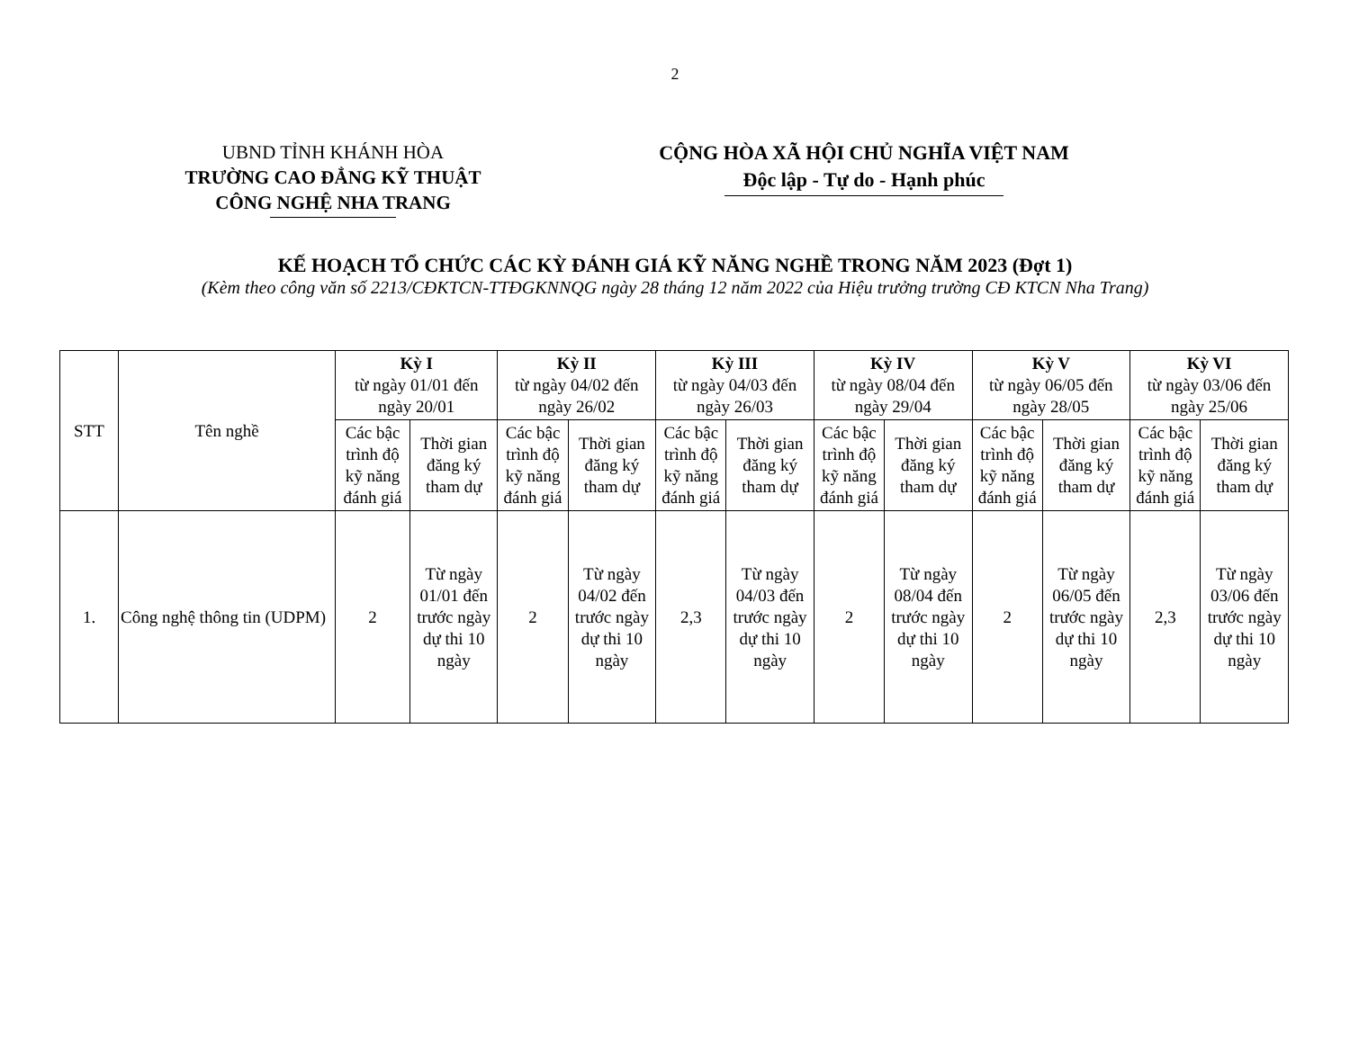2
UBND TỈNH KHÁNH HÒA
TRƯỜNG CAO ĐẲNG KỸ THUẬT
CÔNG NGHỆ NHA TRANG
CỘNG HÒA XÃ HỘI CHỦ NGHĨA VIỆT NAM
Độc lập - Tự do - Hạnh phúc
KẾ HOẠCH TỔ CHỨC CÁC KỲ ĐÁNH GIÁ KỸ NĂNG NGHỀ TRONG NĂM 2023 (Đợt 1)
(Kèm theo công văn số 2213/CĐKTCN-TTĐGKNNQG ngày 28 tháng 12 năm 2022 của Hiệu trưởng trường CĐ KTCN Nha Trang)
| STT | Tên nghề | Kỳ I từ ngày 01/01 đến ngày 20/01 | | Kỳ II từ ngày 04/02 đến ngày 26/02 | | Kỳ III từ ngày 04/03 đến ngày 26/03 | | Kỳ IV từ ngày 08/04 đến ngày 29/04 | | Kỳ V từ ngày 06/05 đến ngày 28/05 | | Kỳ VI từ ngày 03/06 đến ngày 25/06 | |
| --- | --- | --- | --- | --- | --- | --- | --- | --- | --- | --- | --- | --- | --- |
| | | Các bậc trình độ kỹ năng đánh giá | Thời gian đăng ký tham dự | Các bậc trình độ kỹ năng đánh giá | Thời gian đăng ký tham dự | Các bậc trình độ kỹ năng đánh giá | Thời gian đăng ký tham dự | Các bậc trình độ kỹ năng đánh giá | Thời gian đăng ký tham dự | Các bậc trình độ kỹ năng đánh giá | Thời gian đăng ký tham dự | Các bậc trình độ kỹ năng đánh giá | Thời gian đăng ký tham dự |
| 1. | Công nghệ thông tin (UDPM) | 2 | Từ ngày 01/01 đến trước ngày dự thi 10 ngày | 2 | Từ ngày 04/02 đến trước ngày dự thi 10 ngày | 2,3 | Từ ngày 04/03 đến trước ngày dự thi 10 ngày | 2 | Từ ngày 08/04 đến trước ngày dự thi 10 ngày | 2 | Từ ngày 06/05 đến trước ngày dự thi 10 ngày | 2,3 | Từ ngày 03/06 đến trước ngày dự thi 10 ngày |